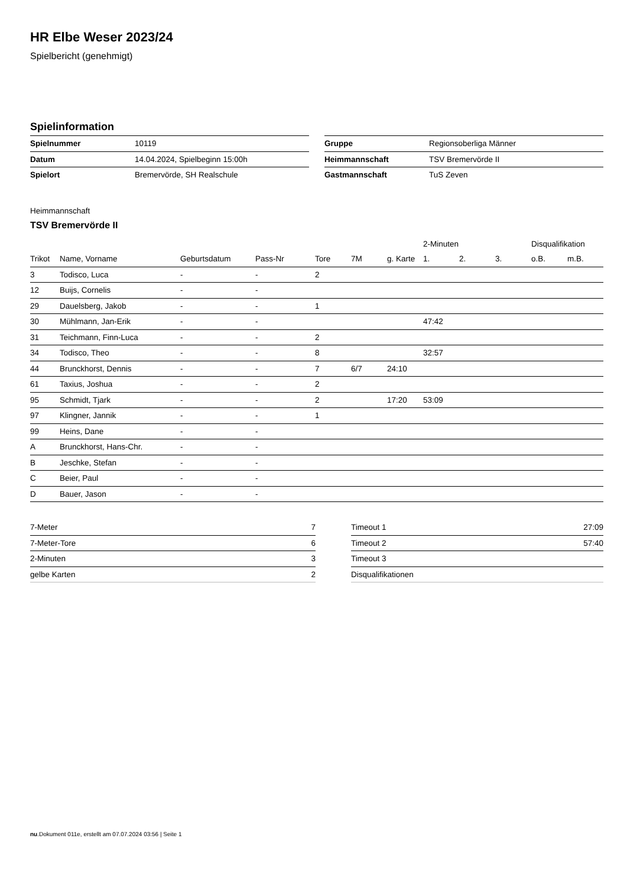HR Elbe Weser 2023/24
Spielbericht (genehmigt)
Spielinformation
| Spielnummer | 10119 |
| Datum | 14.04.2024, Spielbeginn 15:00h |
| Spielort | Bremervörde, SH Realschule |
| Gruppe | Regionsoberliga Männer |
| Heimmannschaft | TSV Bremervörde II |
| Gastmannschaft | TuS Zeven |
Heimmannschaft
TSV Bremervörde II
| | | | | | | | 2-Minuten | | | Disqualifikation | |
| --- | --- | --- | --- | --- | --- | --- | --- | --- | --- | --- | --- |
| Trikot | Name, Vorname | Geburtsdatum | Pass-Nr | Tore | 7M | g. Karte | 1. | 2. | 3. | o.B. | m.B. |
| 3 | Todisco, Luca | - | - | 2 | | | | | | | |
| 12 | Buijs, Cornelis | - | - | | | | | | | | |
| 29 | Dauelsberg, Jakob | - | - | 1 | | | | | | | |
| 30 | Mühlmann, Jan-Erik | - | - | | | | 47:42 | | | | |
| 31 | Teichmann, Finn-Luca | - | - | 2 | | | | | | | |
| 34 | Todisco, Theo | - | - | 8 | | | 32:57 | | | | |
| 44 | Brunckhorst, Dennis | - | - | 7 | 6/7 | 24:10 | | | | | |
| 61 | Taxius, Joshua | - | - | 2 | | | | | | | |
| 95 | Schmidt, Tjark | - | - | 2 | | 17:20 | 53:09 | | | | |
| 97 | Klingner, Jannik | - | - | 1 | | | | | | | |
| 99 | Heins, Dane | - | - | | | | | | | | |
| A | Brunckhorst, Hans-Chr. | - | - | | | | | | | | |
| B | Jeschke, Stefan | - | - | | | | | | | | |
| C | Beier, Paul | - | - | | | | | | | | |
| D | Bauer, Jason | - | - | | | | | | | | |
| 7-Meter | 7 |
| 7-Meter-Tore | 6 |
| 2-Minuten | 3 |
| gelbe Karten | 2 |
| Timeout 1 | 27:09 |
| Timeout 2 | 57:40 |
| Timeout 3 | |
| Disqualifikationen | |
nu.Dokument 011e, erstellt am 07.07.2024 03:56 | Seite 1